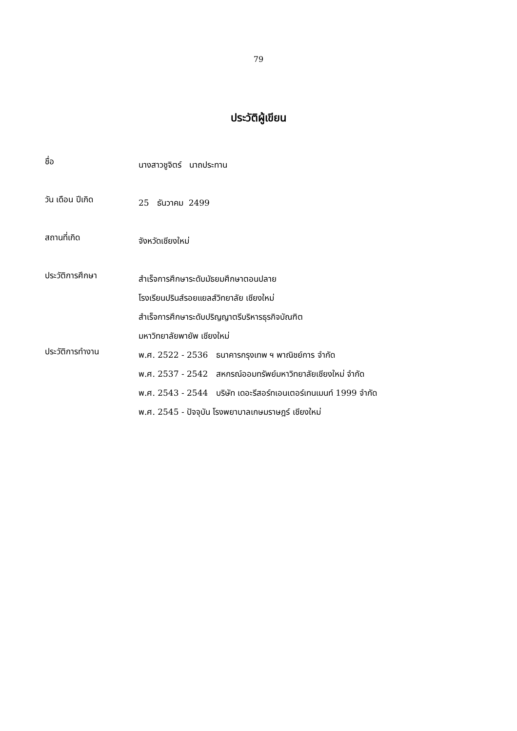79
ประวัติผู้เขียน
ชื่อ
นางสาวชูจิตร์ นาถประทาน
วัน เดือน ปีเกิด
25 ธันวาคม 2499
สถานที่เกิด
จังหวัดเชียงใหม่
ประวัติการศึกษา
สำเร็จการศึกษาระดับมัธยมศึกษาตอนปลาย
โรงเรียนปรินส์รอยแยลส์วิทยาลัย เชียงใหม่
สำเร็จการศึกษาระดับปริญญาตรีบริหารธุรกิจบัณฑิต
มหาวิทยาลัยพายัพ เชียงใหม่
ประวัติการทำงาน
พ.ศ. 2522 - 2536 ธนาคารกรุงเทพ ฯ พาณิชย์การ จำกัด
พ.ศ. 2537 - 2542 สหกรณ์ออมทรัพย์มหาวิทยาลัยเชียงใหม่ จำกัด
พ.ศ. 2543 - 2544 บริษัท เดอะรีสอร์ทเอนเตอร์เทนเมนท์ 1999 จำกัด
พ.ศ. 2545 - ปัจจุบัน โรงพยาบาลเกษมราษฎร์ เชียงใหม่